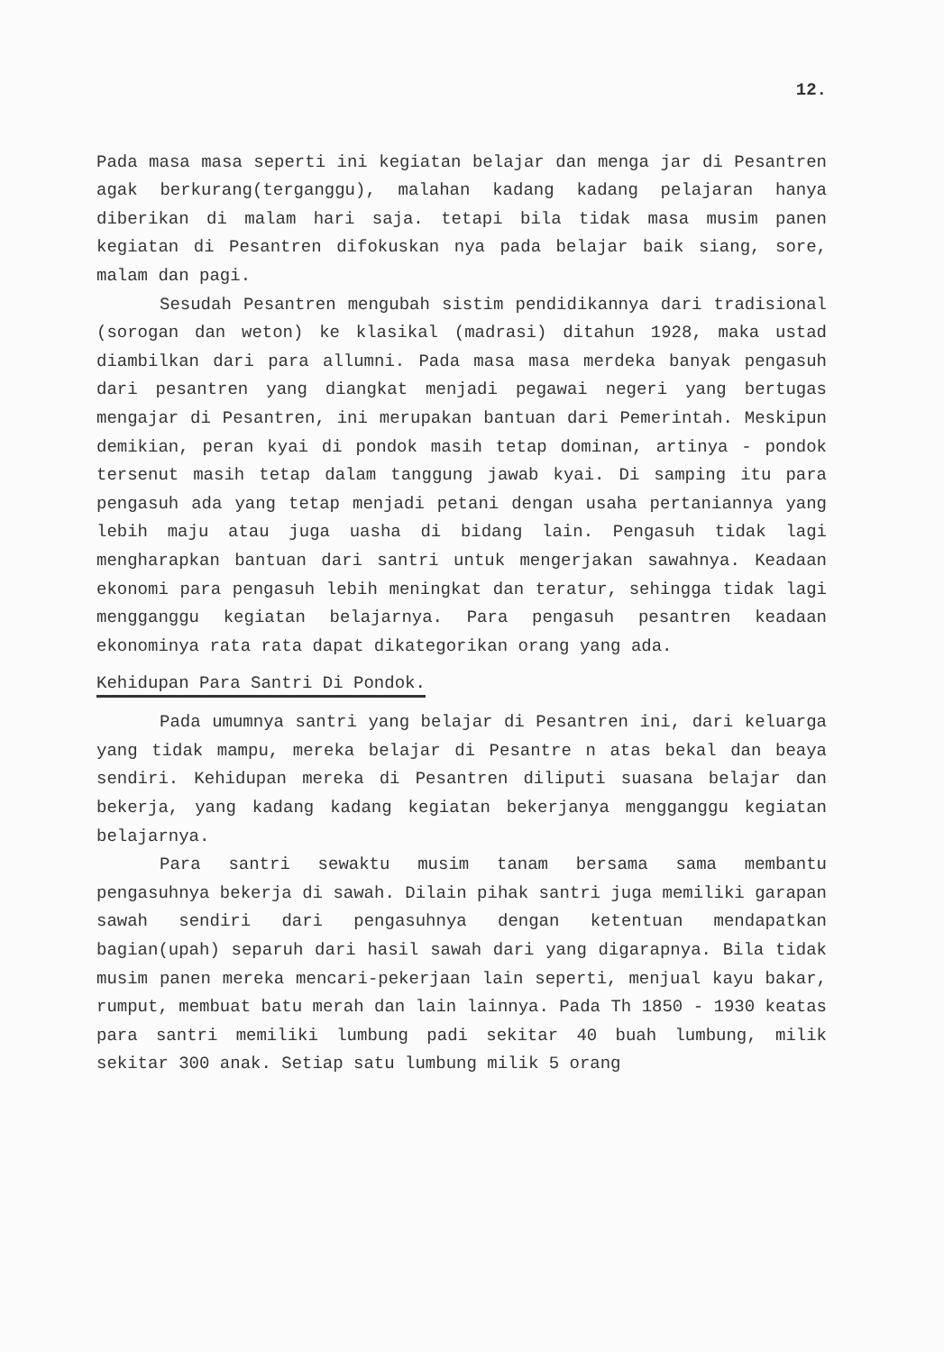12.
Pada masa masa seperti ini kegiatan belajar dan menga jar di Pesantren agak berkurang(terganggu), malahan kadang kadang pelajaran hanya diberikan di malam hari saja. tetapi bila tidak masa musim panen kegiatan di Pesantren difokuskan nya pada belajar baik siang, sore, malam dan pagi.
Sesudah Pesantren mengubah sistim pendidikannya dari tradisional (sorogan dan weton) ke klasikal (madrasi) ditahun 1928, maka ustad diambilkan dari para allumni. Pada masa masa merdeka banyak pengasuh dari pesantren yang diangkat menjadi pegawai negeri yang bertugas mengajar di Pesantren, ini merupakan bantuan dari Pemerintah. Meskipun demikian, peran kyai di pondok masih tetap dominan, artinya - pondok tersenut masih tetap dalam tanggung jawab kyai. Di samping itu para pengasuh ada yang tetap menjadi petani dengan usaha pertaniannya yang lebih maju atau juga uasha di bidang lain. Pengasuh tidak lagi mengharapkan bantuan dari santri untuk mengerjakan sawahnya. Keadaan ekonomi para pengasuh lebih meningkat dan teratur, sehingga tidak lagi mengganggu kegiatan belajarnya. Para pengasuh pesantren keadaan ekonominya rata rata dapat dikategorikan orang yang ada.
Kehidupan Para Santri Di Pondok.
Pada umumnya santri yang belajar di Pesantren ini, dari keluarga yang tidak mampu, mereka belajar di Pesantre n atas bekal dan beaya sendiri. Kehidupan mereka di Pesantren diliputi suasana belajar dan bekerja, yang kadang kadang kegiatan bekerjanya mengganggu kegiatan belajarnya.
Para santri sewaktu musim tanam bersama sama membantu pengasuhnya bekerja di sawah. Dilain pihak santri juga memiliki garapan sawah sendiri dari pengasuhnya dengan ketentuan mendapatkan bagian(upah) separuh dari hasil sawah dari yang digarapnya. Bila tidak musim panen mereka mencari-pekerjaan lain seperti, menjual kayu bakar, rumput, membuat batu merah dan lain lainnya. Pada Th 1850 - 1930 keatas para santri memiliki lumbung padi sekitar 40 buah lumbung, milik sekitar 300 anak. Setiap satu lumbung milik 5 orang